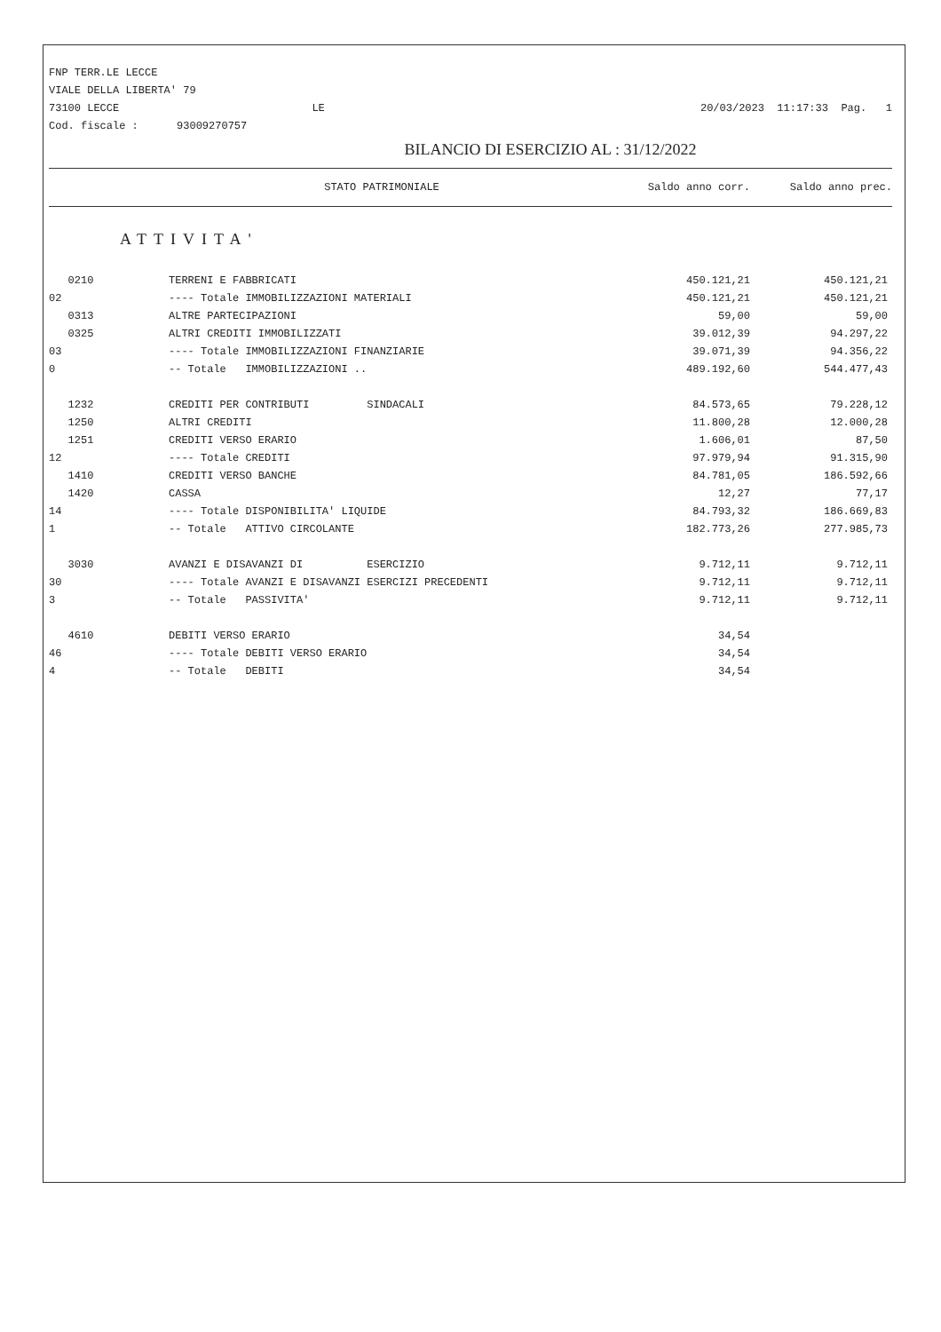FNP TERR.LE LECCE
VIALE DELLA LIBERTA' 79
73100 LECCE LE
Cod. fiscale : 93009270757
20/03/2023 11:17:33 Pag. 1
BILANCIO DI ESERCIZIO AL : 31/12/2022
STATO PATRIMONIALE Saldo anno corr. Saldo anno prec.
ATTIVITA'
| 0210 | TERRENI E FABBRICATI | 450.121,21 | 450.121,21 |
| 02 | ---- Totale IMMOBILIZZAZIONI MATERIALI | 450.121,21 | 450.121,21 |
| 0313 | ALTRE PARTECIPAZIONI | 59,00 | 59,00 |
| 0325 | ALTRI CREDITI IMMOBILIZZATI | 39.012,39 | 94.297,22 |
| 03 | ---- Totale IMMOBILIZZAZIONI FINANZIARIE | 39.071,39 | 94.356,22 |
| 0 | -- Totale IMMOBILIZZAZIONI .. | 489.192,60 | 544.477,43 |
| 1232 | CREDITI PER CONTRIBUTI SINDACALI | 84.573,65 | 79.228,12 |
| 1250 | ALTRI CREDITI | 11.800,28 | 12.000,28 |
| 1251 | CREDITI VERSO ERARIO | 1.606,01 | 87,50 |
| 12 | ---- Totale CREDITI | 97.979,94 | 91.315,90 |
| 1410 | CREDITI VERSO BANCHE | 84.781,05 | 186.592,66 |
| 1420 | CASSA | 12,27 | 77,17 |
| 14 | ---- Totale DISPONIBILITA' LIQUIDE | 84.793,32 | 186.669,83 |
| 1 | -- Totale ATTIVO CIRCOLANTE | 182.773,26 | 277.985,73 |
| 3030 | AVANZI E DISAVANZI DI ESERCIZIO | 9.712,11 | 9.712,11 |
| 30 | ---- Totale AVANZI E DISAVANZI ESERCIZI PRECEDENTI | 9.712,11 | 9.712,11 |
| 3 | -- Totale PASSIVITA' | 9.712,11 | 9.712,11 |
| 4610 | DEBITI VERSO ERARIO | 34,54 | |
| 46 | ---- Totale DEBITI VERSO ERARIO | 34,54 | |
| 4 | -- Totale DEBITI | 34,54 | |